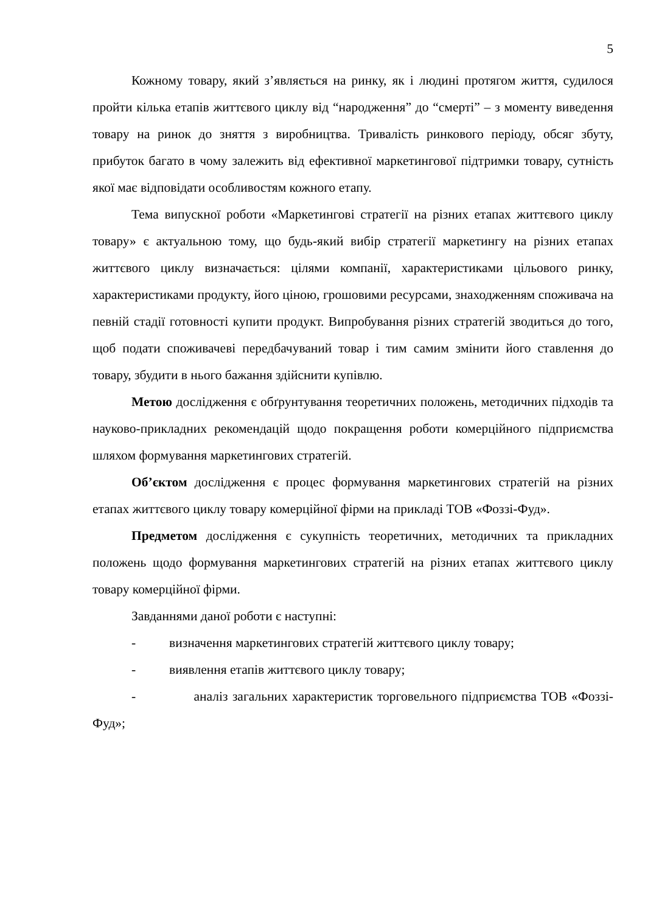5
Кожному товару, який з’являється на ринку, як і людині протягом життя, судилося пройти кілька етапів життєвого циклу від “народження” до “смерті” – з моменту виведення товару на ринок до зняття з виробництва. Тривалість ринкового періоду, обсяг збуту, прибуток багато в чому залежить від ефективної маркетингової підтримки товару, сутність якої має відповідати особливостям кожного етапу.
Тема випускної роботи «Маркетингові стратегії на різних етапах життєвого циклу товару» є актуальною тому, що будь-який вибір стратегії маркетингу на різних етапах життєвого циклу визначається: цілями компанії, характеристиками цільового ринку, характеристиками продукту, його ціною, грошовими ресурсами, знаходженням споживача на певній стадії готовності купити продукт. Випробування різних стратегій зводиться до того, щоб подати споживачеві передбачуваний товар і тим самим змінити його ставлення до товару, збудити в нього бажання здійснити купівлю.
Метою дослідження є обґрунтування теоретичних положень, методичних підходів та науково-прикладних рекомендацій щодо покращення роботи комерційного підприємства шляхом формування маркетингових стратегій.
Об’єктом дослідження є процес формування маркетингових стратегій на різних етапах життєвого циклу товару комерційної фірми на прикладі ТОВ «Фоззі-Фуд».
Предметом дослідження є сукупність теоретичних, методичних та прикладних положень щодо формування маркетингових стратегій на різних етапах життєвого циклу товару комерційної фірми.
Завданнями даної роботи є наступні:
- визначення маркетингових стратегій життєвого циклу товару;
- виявлення етапів життєвого циклу товару;
- аналіз загальних характеристик торговельного підприємства ТОВ «Фоззі-Фуд»;